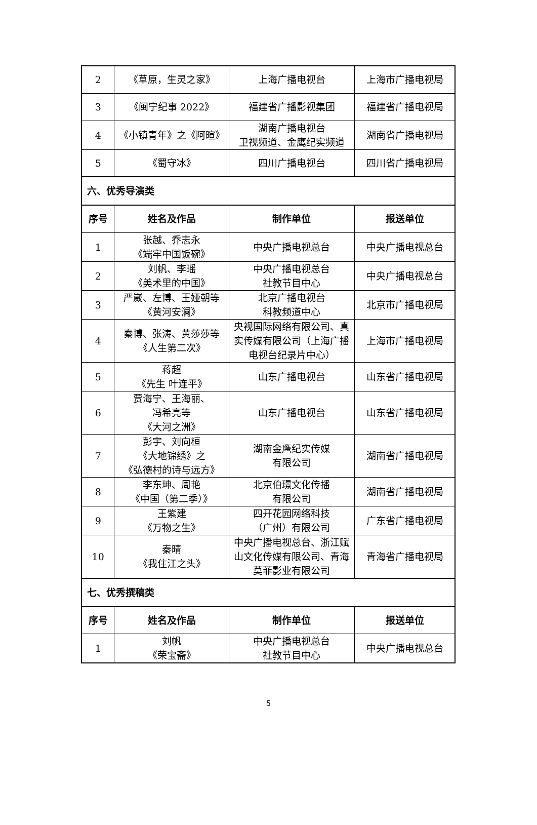| 2 | 《草原，生灵之家》 | 上海广播电视台 | 上海市广播电视局 |
| 3 | 《闽宁纪事 2022》 | 福建省广播影视集团 | 福建省广播电视局 |
| 4 | 《小镇青年》之《阿暄》 | 湖南广播电视台 卫视频道、金鹰纪实频道 | 湖南省广播电视局 |
| 5 | 《蜀守冰》 | 四川广播电视台 | 四川省广播电视局 |
| 六、优秀导演类 | | | |
| 序号 | 姓名及作品 | 制作单位 | 报送单位 |
| 1 | 张越、乔志永 《端牢中国饭碗》 | 中央广播电视总台 | 中央广播电视总台 |
| 2 | 刘帆、李瑶 《美术里的中国》 | 中央广播电视总台 社教节目中心 | 中央广播电视总台 |
| 3 | 严崴、左博、王娅朝等 《黄河安澜》 | 北京广播电视台 科教频道中心 | 北京市广播电视局 |
| 4 | 秦博、张涛、黄莎莎等 《人生第二次》 | 央视国际网络有限公司、真实传媒有限公司（上海广播电视台纪录片中心） | 上海市广播电视局 |
| 5 | 蒋超 《先生 叶连平》 | 山东广播电视台 | 山东省广播电视局 |
| 6 | 贾海宁、王海丽、 冯希亮等 《大河之洲》 | 山东广播电视台 | 山东省广播电视局 |
| 7 | 彭宇、刘向桓 《大地锦绣》之 《弘德村的诗与远方》 | 湖南金鹰纪实传媒 有限公司 | 湖南省广播电视局 |
| 8 | 李东珅、周艳 《中国（第二季）》 | 北京伯璟文化传播 有限公司 | 湖南省广播电视局 |
| 9 | 王紫建 《万物之生》 | 四开花园网络科技 （广州）有限公司 | 广东省广播电视局 |
| 10 | 秦晴 《我住江之头》 | 中央广播电视总台、浙江赋山文化传媒有限公司、青海莫菲影业有限公司 | 青海省广播电视局 |
| 七、优秀撰稿类 | | | |
| 序号 | 姓名及作品 | 制作单位 | 报送单位 |
| 1 | 刘帆 《荣宝斋》 | 中央广播电视总台 社教节目中心 | 中央广播电视总台 |
5